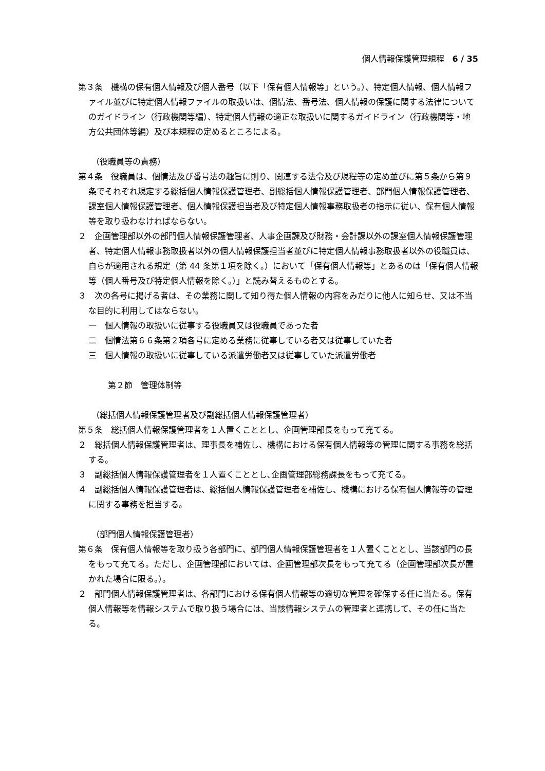個人情報保護管理規程　6 / 35
第３条　機構の保有個人情報及び個人番号（以下「保有個人情報等」という。）、特定個人情報、個人情報ファイル並びに特定個人情報ファイルの取扱いは、個情法、番号法、個人情報の保護に関する法律についてのガイドライン（行政機関等編）、特定個人情報の適正な取扱いに関するガイドライン（行政機関等・地方公共団体等編）及び本規程の定めるところによる。
（役職員等の責務）
第４条　役職員は、個情法及び番号法の趣旨に則り、関連する法令及び規程等の定め並びに第５条から第９条でそれぞれ規定する総括個人情報保護管理者、副総括個人情報保護管理者、部門個人情報保護管理者、課室個人情報保護管理者、個人情報保護担当者及び特定個人情報事務取扱者の指示に従い、保有個人情報等を取り扱わなければならない。
２　企画管理部以外の部門個人情報保護管理者、人事企画課及び財務・会計課以外の課室個人情報保護管理者、特定個人情報事務取扱者以外の個人情報保護担当者並びに特定個人情報事務取扱者以外の役職員は、自らが適用される規定（第 44 条第１項を除く。）において「保有個人情報等」とあるのは「保有個人情報等（個人番号及び特定個人情報を除く。）」と読み替えるものとする。
３　次の各号に掲げる者は、その業務に関して知り得た個人情報の内容をみだりに他人に知らせ、又は不当な目的に利用してはならない。
一　個人情報の取扱いに従事する役職員又は役職員であった者
二　個情法第６６条第２項各号に定める業務に従事している者又は従事していた者
三　個人情報の取扱いに従事している派遣労働者又は従事していた派遣労働者
第２節　管理体制等
（総括個人情報保護管理者及び副総括個人情報保護管理者）
第５条　総括個人情報保護管理者を１人置くこととし、企画管理部長をもって充てる。
２　総括個人情報保護管理者は、理事長を補佐し、機構における保有個人情報等の管理に関する事務を総括する。
３　副総括個人情報保護管理者を１人置くこととし､企画管理部総務課長をもって充てる。
４　副総括個人情報保護管理者は、総括個人情報保護管理者を補佐し、機構における保有個人情報等の管理に関する事務を担当する。
（部門個人情報保護管理者）
第６条　保有個人情報等を取り扱う各部門に、部門個人情報保護管理者を１人置くこととし、当該部門の長をもって充てる。ただし、企画管理部においては、企画管理部次長をもって充てる（企画管理部次長が置かれた場合に限る。）。
２　部門個人情報保護管理者は、各部門における保有個人情報等の適切な管理を確保する任に当たる。保有個人情報等を情報システムで取り扱う場合には、当該情報システムの管理者と連携して、その任に当たる。